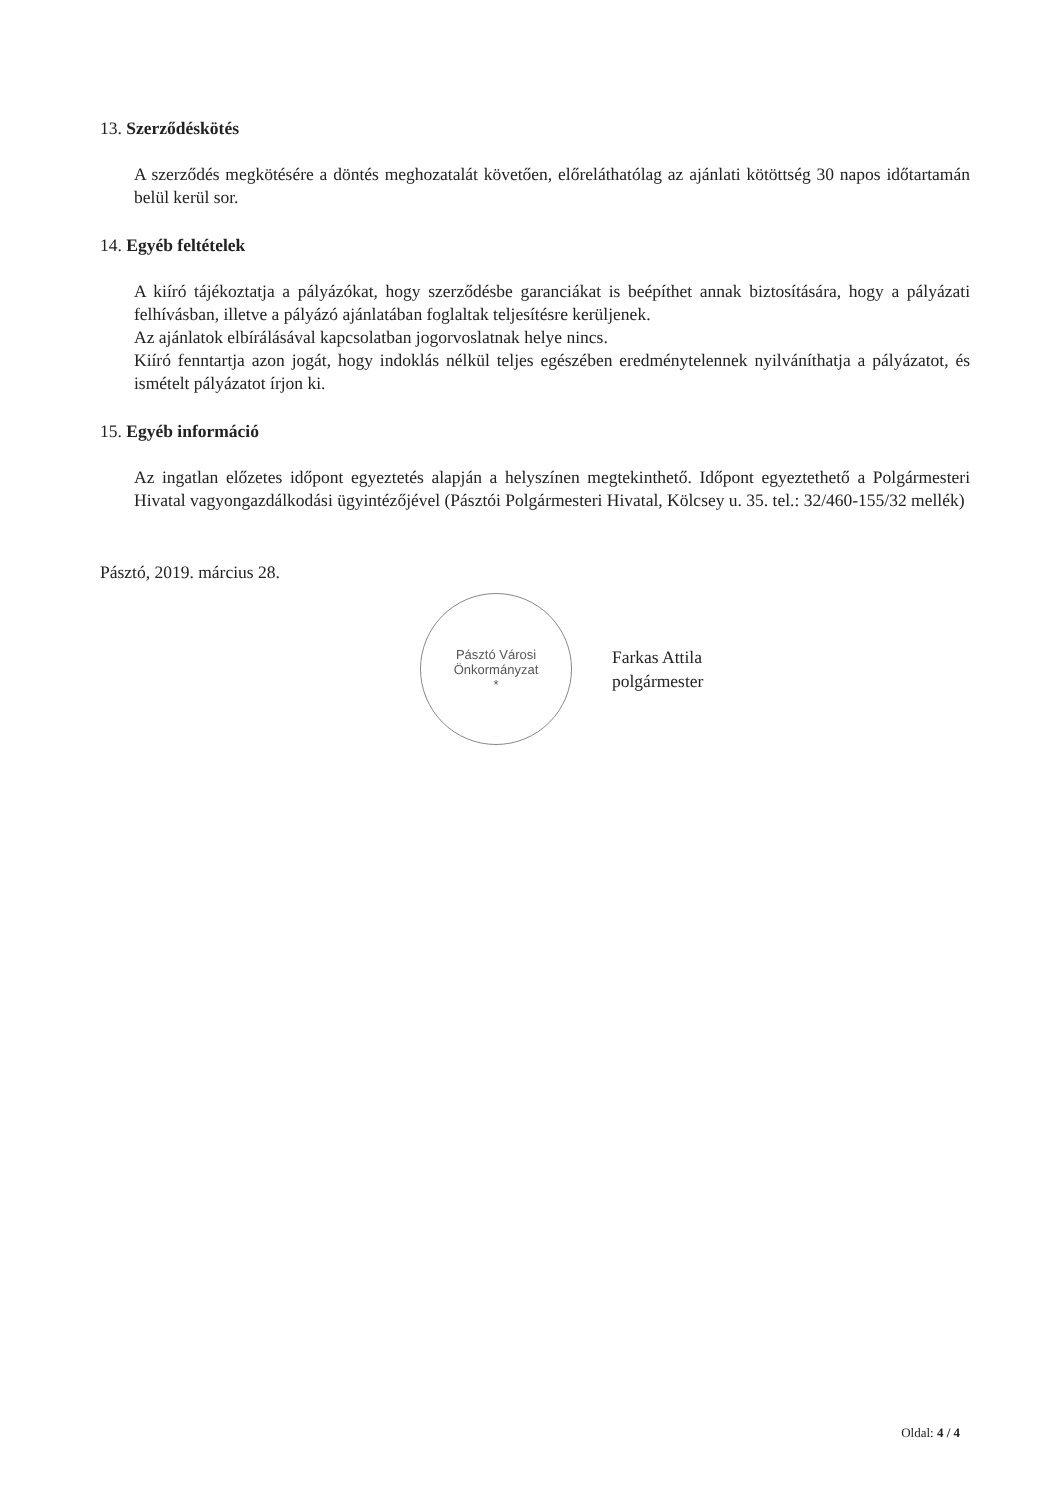13. Szerződéskötés
A szerződés megkötésére a döntés meghozatalát követően, előreláthatólag az ajánlati kötöttség 30 napos időtartamán belül kerül sor.
14. Egyéb feltételek
A kiíró tájékoztatja a pályázókat, hogy szerződésbe garanciákat is beépíthet annak biztosítására, hogy a pályázati felhívásban, illetve a pályázó ajánlatában foglaltak teljesítésre kerüljenek.
Az ajánlatok elbírálásával kapcsolatban jogorvoslatnak helye nincs.
Kiíró fenntartja azon jogát, hogy indoklás nélkül teljes egészében eredménytelennek nyilváníthatja a pályázatot, és ismételt pályázatot írjon ki.
15. Egyéb információ
Az ingatlan előzetes időpont egyeztetés alapján a helyszínen megtekinthető. Időpont egyeztethető a Polgármesteri Hivatal vagyongazdálkodási ügyintézőjével (Pásztói Polgármesteri Hivatal, Kölcsey u. 35. tel.: 32/460-155/32 mellék)
Pásztó, 2019. március 28.
Pásztó Városi Önkormányzat
*
Farkas Attila
polgármester
Oldal: 4 / 4